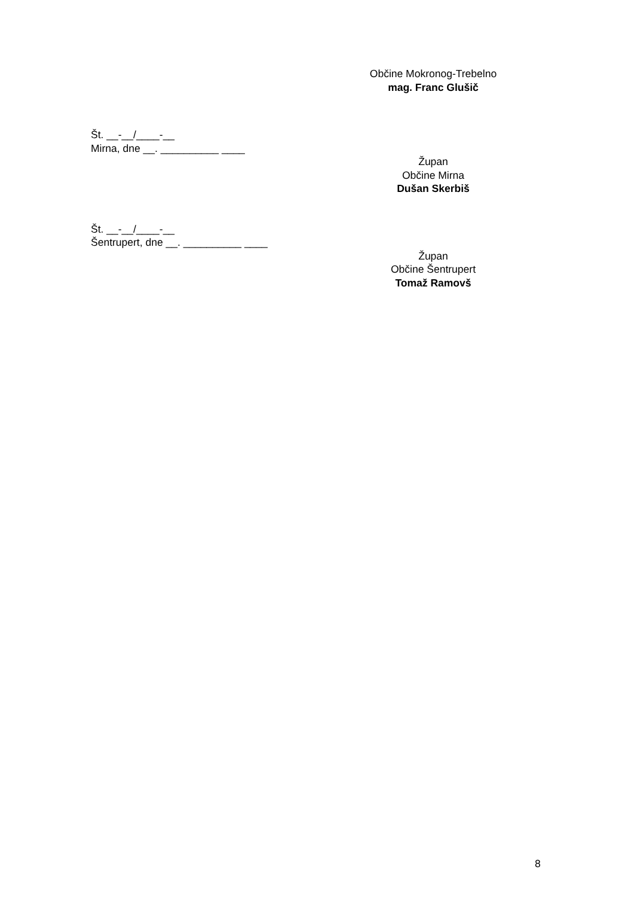Občine Mokronog-Trebelno
mag. Franc Glušič
Št. __-__/____-__
Mirna, dne __. __________ ____
Župan
Občine Mirna
Dušan Skerbiš
Št. __-__/____-__
Šentrupert, dne __. __________ ____
Župan
Občine Šentrupert
Tomaž Ramovš
8